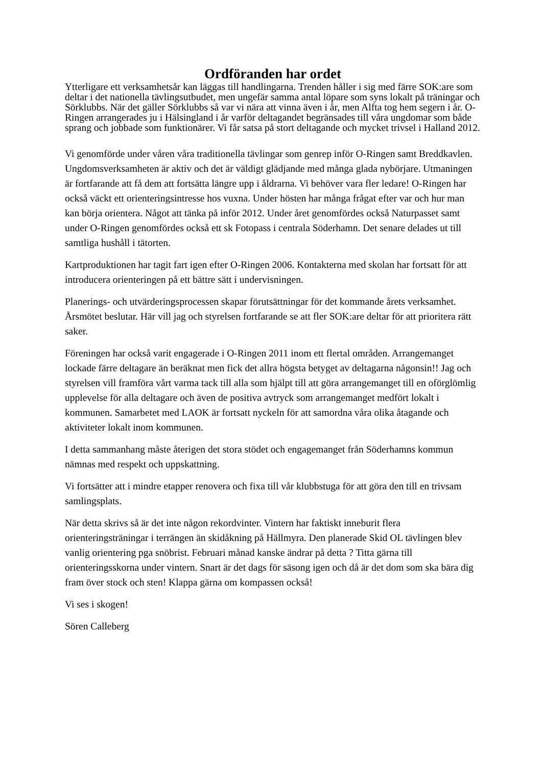Ordföranden har ordet
Ytterligare ett verksamhetsår kan läggas till handlingarna. Trenden håller i sig med färre SOK:are som deltar i det nationella tävlingsutbudet, men ungefär samma antal löpare som syns lokalt på träningar och Sörklubbs. När det gäller Sörklubbs så var vi nära att vinna även i år, men Alfta tog hem segern i år. O-Ringen arrangerades ju i Hälsingland i år varför deltagandet begränsades till våra ungdomar som både sprang och jobbade som funktionärer. Vi får satsa på stort deltagande och mycket trivsel i Halland 2012.
Vi genomförde under våren våra traditionella tävlingar som genrep inför O-Ringen samt Breddkavlen. Ungdomsverksamheten är aktiv och det är väldigt glädjande med många glada nybörjare. Utmaningen är fortfarande att få dem att fortsätta längre upp i åldrarna. Vi behöver vara fler ledare! O-Ringen har också väckt ett orienteringsintresse hos vuxna. Under hösten har många frågat efter var och hur man kan börja orientera. Något att tänka på inför 2012. Under året genomfördes också Naturpasset samt under O-Ringen genomfördes också ett sk Fotopass i centrala Söderhamn. Det senare delades ut till samtliga hushåll i tätorten.
Kartproduktionen har tagit fart igen efter O-Ringen 2006. Kontakterna med skolan har fortsatt för att introducera orienteringen på ett bättre sätt i undervisningen.
Planerings- och utvärderingsprocessen skapar förutsättningar för det kommande årets verksamhet. Årsmötet beslutar. Här vill jag och styrelsen fortfarande se att fler SOK:are deltar för att prioritera rätt saker.
Föreningen har också varit engagerade i O-Ringen 2011 inom ett flertal områden. Arrangemanget lockade färre deltagare än beräknat men fick det allra högsta betyget av deltagarna någonsin!! Jag och styrelsen vill framföra vårt varma tack till alla som hjälpt till att göra arrangemanget till en oförglömlig upplevelse för alla deltagare och även de positiva avtryck som arrangemanget medfört lokalt i kommunen. Samarbetet med LAOK är fortsatt nyckeln för att samordna våra olika åtagande och aktiviteter lokalt inom kommunen.
I detta sammanhang måste återigen det stora stödet och engagemanget från Söderhamns kommun nämnas med respekt och uppskattning.
Vi fortsätter att i mindre etapper renovera och fixa till vår klubbstuga för att göra den till en trivsam samlingsplats.
När detta skrivs så är det inte någon rekordvinter. Vintern har faktiskt inneburit flera orienteringsträningar i terrängen än skidåkning på Hällmyra. Den planerade Skid OL tävlingen blev vanlig orientering pga snöbrist. Februari månad kanske ändrar på detta ? Titta gärna till orienteringsskorna under vintern. Snart är det dags för säsong igen och då är det dom som ska bära dig fram över stock och sten! Klappa gärna om kompassen också!
Vi ses i skogen!
Sören Calleberg